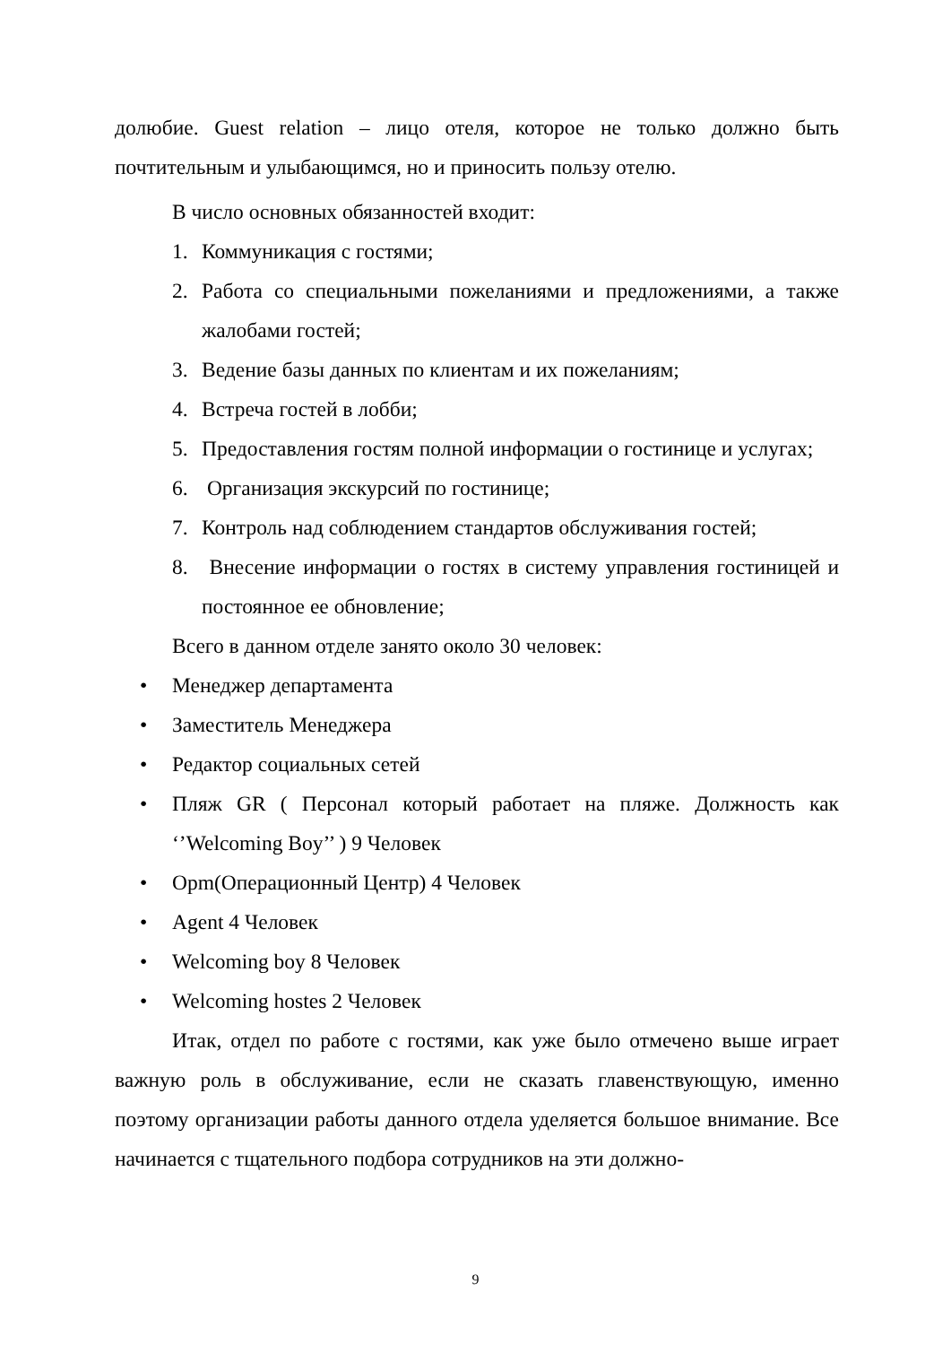долюбие. Guest relation – лицо отеля, которое не только должно быть почтительным и улыбающимся, но и приносить пользу отелю.
В число основных обязанностей входит:
1. Коммуникация с гостями;
2. Работа со специальными пожеланиями и предложениями, а также жалобами гостей;
3. Ведение базы данных по клиентам и их пожеланиям;
4. Встреча гостей в лобби;
5. Предоставления гостям полной информации о гостинице и услугах;
6. Организация экскурсий по гостинице;
7. Контроль над соблюдением стандартов обслуживания гостей;
8. Внесение информации о гостях в систему управления гостиницей и постоянное ее обновление;
Всего в данном отделе занято около 30 человек:
• Менеджер департамента
• Заместитель Менеджера
• Редактор социальных сетей
• Пляж GR ( Персонал который работает на пляже. Должность как ‘’Welcoming Boy’’ ) 9 Человек
• Opm(Операционный Центр) 4 Человек
• Agent 4 Человек
• Welcoming boy 8 Человек
• Welcoming hostes 2 Человек
Итак, отдел по работе с гостями, как уже было отмечено выше играет важную роль в обслуживание, если не сказать главенствующую, именно поэтому организации работы данного отдела уделяется большое внимание. Все начинается с тщательного подбора сотрудников на эти должно-
9